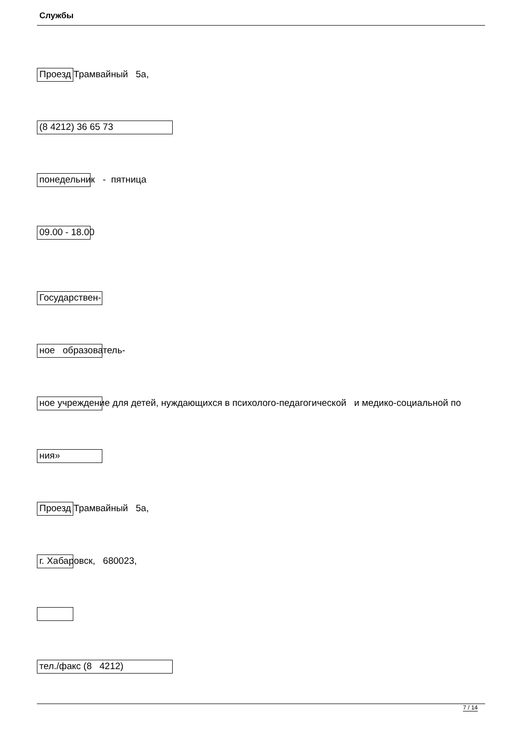Службы
Проезд Трамвайный 5а,
(8 4212) 36 65 73
понедельник - пятница
09.00 - 18.00
Государствен-
ное образователь-
ное учреждение для детей, нуждающихся в психолого-педагогической и медико-социальной по
ния»
Проезд Трамвайный 5а,
г. Хабаровск, 680023,
тел./факс (8 4212)
7 / 14